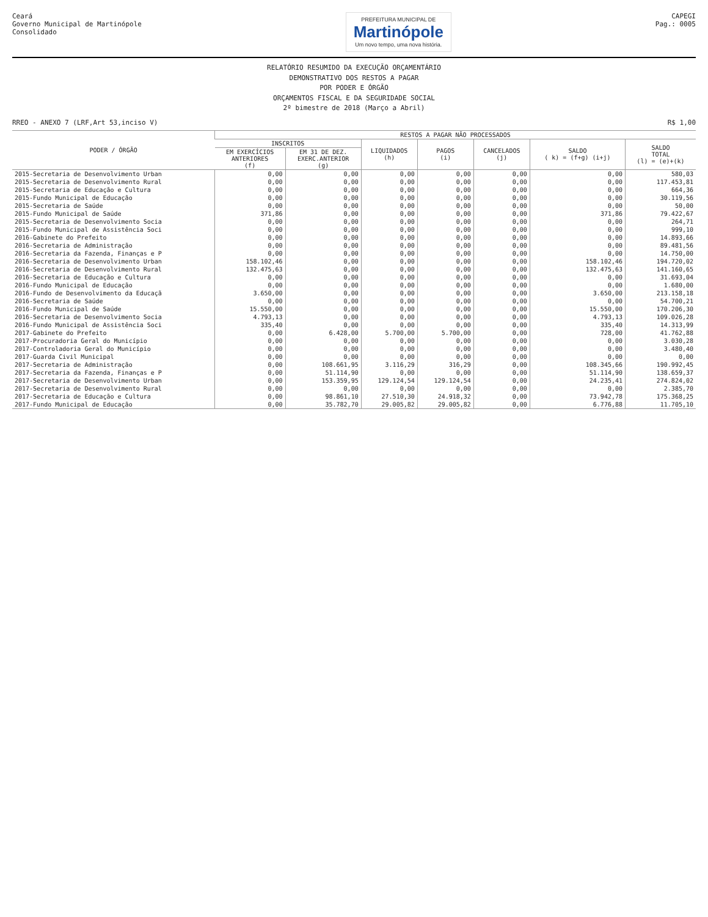Ceará
Governo Municipal de Martinópole
Consolidado
PREFEITURA MUNICIPAL DE
Martinópole
Um novo tempo, uma nova história.
CAPEGI
Pag.: 0005
RELATÓRIO RESUMIDO DA EXECUÇÃO ORÇAMENTÁRIO
DEMONSTRATIVO DOS RESTOS A PAGAR
POR PODER E ÓRGÃO
ORÇAMENTOS FISCAL E DA SEGURIDADE SOCIAL
2º bimestre de 2018 (Março a Abril)
RREO - ANEXO 7 (LRF,Art 53,inciso V) R$ 1,00
| PODER / ÓRGÃO | RESTOS A PAGAR NÃO PROCESSADOS | | | | | | |
| --- | --- | --- | --- | --- | --- | --- | --- |
| | INSCRITOS | | LIQUIDADOS (h) | PAGOS (i) | CANCELADOS (j) | SALDO ( k) = (f+g) (i+j) | SALDO TOTAL (l) = (e)+(k) |
| | EM EXERCÍCIOS ANTERIORES (f) | EM 31 DE DEZ. EXERC.ANTERIOR (g) | | | | | |
| 2015-Secretaria de Desenvolvimento Urban | 0,00 | 0,00 | 0,00 | 0,00 | 0,00 | 0,00 | 580,03 |
| 2015-Secretaria de Desenvolvimento Rural | 0,00 | 0,00 | 0,00 | 0,00 | 0,00 | 0,00 | 117.453,81 |
| 2015-Secretaria de Educação e Cultura | 0,00 | 0,00 | 0,00 | 0,00 | 0,00 | 0,00 | 664,36 |
| 2015-Fundo Municipal de Educação | 0,00 | 0,00 | 0,00 | 0,00 | 0,00 | 0,00 | 30.119,56 |
| 2015-Secretaria de Saúde | 0,00 | 0,00 | 0,00 | 0,00 | 0,00 | 0,00 | 50,00 |
| 2015-Fundo Municipal de Saúde | 371,86 | 0,00 | 0,00 | 0,00 | 0,00 | 371,86 | 79.422,67 |
| 2015-Secretaria de Desenvolvimento Socia | 0,00 | 0,00 | 0,00 | 0,00 | 0,00 | 0,00 | 264,71 |
| 2015-Fundo Municipal de Assistência Soci | 0,00 | 0,00 | 0,00 | 0,00 | 0,00 | 0,00 | 999,10 |
| 2016-Gabinete do Prefeito | 0,00 | 0,00 | 0,00 | 0,00 | 0,00 | 0,00 | 14.893,66 |
| 2016-Secretaria de Administração | 0,00 | 0,00 | 0,00 | 0,00 | 0,00 | 0,00 | 89.481,56 |
| 2016-Secretaria da Fazenda, Finanças e P | 0,00 | 0,00 | 0,00 | 0,00 | 0,00 | 0,00 | 14.750,00 |
| 2016-Secretaria de Desenvolvimento Urban | 158.102,46 | 0,00 | 0,00 | 0,00 | 0,00 | 158.102,46 | 194.720,02 |
| 2016-Secretaria de Desenvolvimento Rural | 132.475,63 | 0,00 | 0,00 | 0,00 | 0,00 | 132.475,63 | 141.160,65 |
| 2016-Secretaria de Educação e Cultura | 0,00 | 0,00 | 0,00 | 0,00 | 0,00 | 0,00 | 31.693,04 |
| 2016-Fundo Municipal de Educação | 0,00 | 0,00 | 0,00 | 0,00 | 0,00 | 0,00 | 1.680,00 |
| 2016-Fundo de Desenvolvimento da Educaçã | 3.650,00 | 0,00 | 0,00 | 0,00 | 0,00 | 3.650,00 | 213.158,18 |
| 2016-Secretaria de Saúde | 0,00 | 0,00 | 0,00 | 0,00 | 0,00 | 0,00 | 54.700,21 |
| 2016-Fundo Municipal de Saúde | 15.550,00 | 0,00 | 0,00 | 0,00 | 0,00 | 15.550,00 | 170.206,30 |
| 2016-Secretaria de Desenvolvimento Socia | 4.793,13 | 0,00 | 0,00 | 0,00 | 0,00 | 4.793,13 | 109.026,28 |
| 2016-Fundo Municipal de Assistência Soci | 335,40 | 0,00 | 0,00 | 0,00 | 0,00 | 335,40 | 14.313,99 |
| 2017-Gabinete do Prefeito | 0,00 | 6.428,00 | 5.700,00 | 5.700,00 | 0,00 | 728,00 | 41.762,88 |
| 2017-Procuradoria Geral do Município | 0,00 | 0,00 | 0,00 | 0,00 | 0,00 | 0,00 | 3.030,28 |
| 2017-Controladoria Geral do Município | 0,00 | 0,00 | 0,00 | 0,00 | 0,00 | 0,00 | 3.480,40 |
| 2017-Guarda Civil Municipal | 0,00 | 0,00 | 0,00 | 0,00 | 0,00 | 0,00 | 0,00 |
| 2017-Secretaria de Administração | 0,00 | 108.661,95 | 3.116,29 | 316,29 | 0,00 | 108.345,66 | 190.992,45 |
| 2017-Secretaria da Fazenda, Finanças e P | 0,00 | 51.114,90 | 0,00 | 0,00 | 0,00 | 51.114,90 | 138.659,37 |
| 2017-Secretaria de Desenvolvimento Urban | 0,00 | 153.359,95 | 129.124,54 | 129.124,54 | 0,00 | 24.235,41 | 274.824,02 |
| 2017-Secretaria de Desenvolvimento Rural | 0,00 | 0,00 | 0,00 | 0,00 | 0,00 | 0,00 | 2.385,70 |
| 2017-Secretaria de Educação e Cultura | 0,00 | 98.861,10 | 27.510,30 | 24.918,32 | 0,00 | 73.942,78 | 175.368,25 |
| 2017-Fundo Municipal de Educação | 0,00 | 35.782,70 | 29.005,82 | 29.005,82 | 0,00 | 6.776,88 | 11.705,10 |